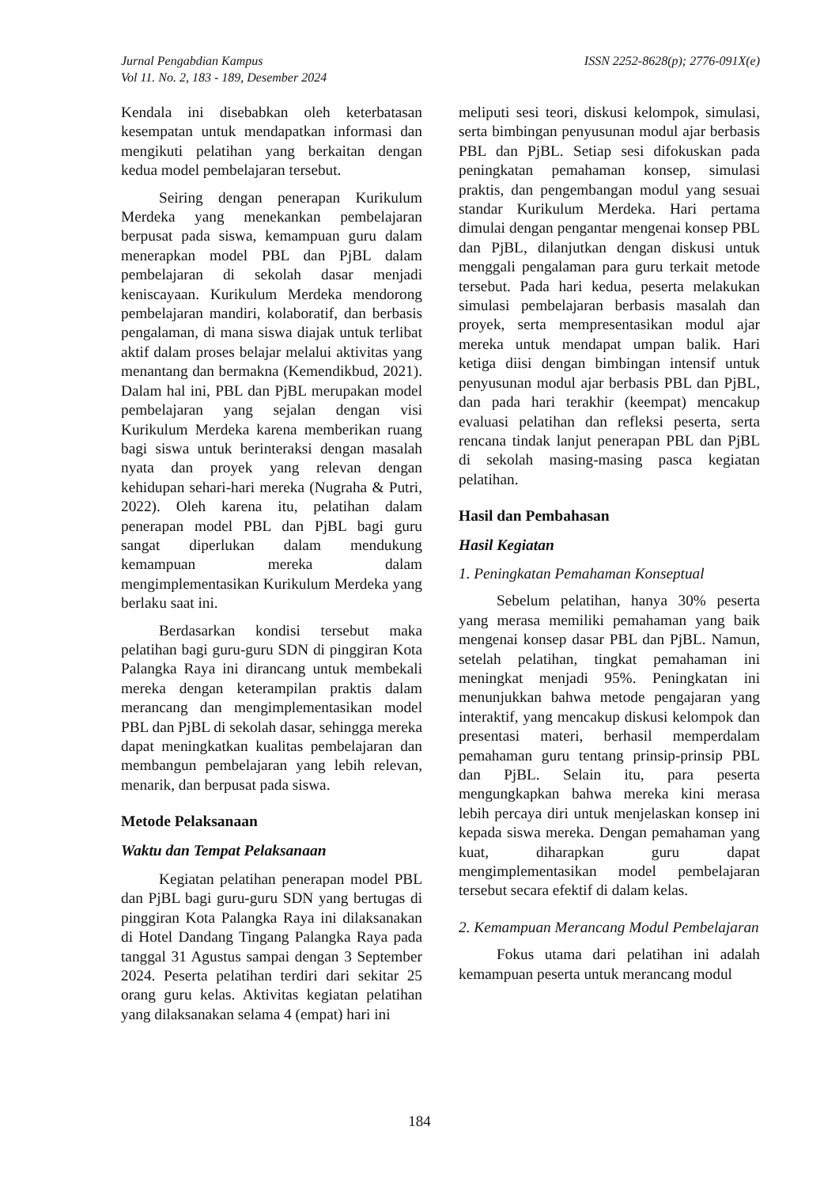Jurnal Pengabdian Kampus
Vol 11. No. 2, 183 - 189, Desember 2024
ISSN 2252-8628(p); 2776-091X(e)
Kendala ini disebabkan oleh keterbatasan kesempatan untuk mendapatkan informasi dan mengikuti pelatihan yang berkaitan dengan kedua model pembelajaran tersebut.
Seiring dengan penerapan Kurikulum Merdeka yang menekankan pembelajaran berpusat pada siswa, kemampuan guru dalam menerapkan model PBL dan PjBL dalam pembelajaran di sekolah dasar menjadi keniscayaan. Kurikulum Merdeka mendorong pembelajaran mandiri, kolaboratif, dan berbasis pengalaman, di mana siswa diajak untuk terlibat aktif dalam proses belajar melalui aktivitas yang menantang dan bermakna (Kemendikbud, 2021). Dalam hal ini, PBL dan PjBL merupakan model pembelajaran yang sejalan dengan visi Kurikulum Merdeka karena memberikan ruang bagi siswa untuk berinteraksi dengan masalah nyata dan proyek yang relevan dengan kehidupan sehari-hari mereka (Nugraha & Putri, 2022). Oleh karena itu, pelatihan dalam penerapan model PBL dan PjBL bagi guru sangat diperlukan dalam mendukung kemampuan mereka dalam mengimplementasikan Kurikulum Merdeka yang berlaku saat ini.
Berdasarkan kondisi tersebut maka pelatihan bagi guru-guru SDN di pinggiran Kota Palangka Raya ini dirancang untuk membekali mereka dengan keterampilan praktis dalam merancang dan mengimplementasikan model PBL dan PjBL di sekolah dasar, sehingga mereka dapat meningkatkan kualitas pembelajaran dan membangun pembelajaran yang lebih relevan, menarik, dan berpusat pada siswa.
Metode Pelaksanaan
Waktu dan Tempat Pelaksanaan
Kegiatan pelatihan penerapan model PBL dan PjBL bagi guru-guru SDN yang bertugas di pinggiran Kota Palangka Raya ini dilaksanakan di Hotel Dandang Tingang Palangka Raya pada tanggal 31 Agustus sampai dengan 3 September 2024. Peserta pelatihan terdiri dari sekitar 25 orang guru kelas. Aktivitas kegiatan pelatihan yang dilaksanakan selama 4 (empat) hari ini
meliputi sesi teori, diskusi kelompok, simulasi, serta bimbingan penyusunan modul ajar berbasis PBL dan PjBL. Setiap sesi difokuskan pada peningkatan pemahaman konsep, simulasi praktis, dan pengembangan modul yang sesuai standar Kurikulum Merdeka. Hari pertama dimulai dengan pengantar mengenai konsep PBL dan PjBL, dilanjutkan dengan diskusi untuk menggali pengalaman para guru terkait metode tersebut. Pada hari kedua, peserta melakukan simulasi pembelajaran berbasis masalah dan proyek, serta mempresentasikan modul ajar mereka untuk mendapat umpan balik. Hari ketiga diisi dengan bimbingan intensif untuk penyusunan modul ajar berbasis PBL dan PjBL, dan pada hari terakhir (keempat) mencakup evaluasi pelatihan dan refleksi peserta, serta rencana tindak lanjut penerapan PBL dan PjBL di sekolah masing-masing pasca kegiatan pelatihan.
Hasil dan Pembahasan
Hasil Kegiatan
1. Peningkatan Pemahaman Konseptual
Sebelum pelatihan, hanya 30% peserta yang merasa memiliki pemahaman yang baik mengenai konsep dasar PBL dan PjBL. Namun, setelah pelatihan, tingkat pemahaman ini meningkat menjadi 95%. Peningkatan ini menunjukkan bahwa metode pengajaran yang interaktif, yang mencakup diskusi kelompok dan presentasi materi, berhasil memperdalam pemahaman guru tentang prinsip-prinsip PBL dan PjBL. Selain itu, para peserta mengungkapkan bahwa mereka kini merasa lebih percaya diri untuk menjelaskan konsep ini kepada siswa mereka. Dengan pemahaman yang kuat, diharapkan guru dapat mengimplementasikan model pembelajaran tersebut secara efektif di dalam kelas.
2. Kemampuan Merancang Modul Pembelajaran
Fokus utama dari pelatihan ini adalah kemampuan peserta untuk merancang modul
184